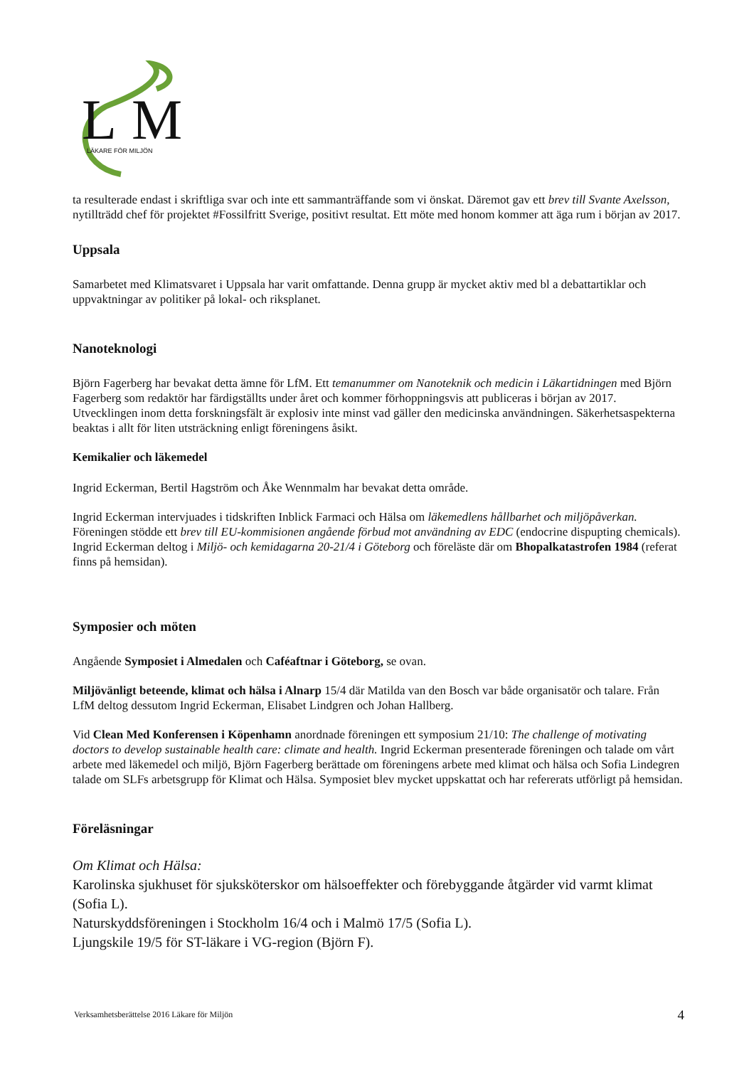L
M
LÄKARE FÖR MILJÖN
ta resulterade endast i skriftliga svar och inte ett sammanträffande som vi önskat. Däremot gav ett brev till Svante Axelsson, nytillträdd chef för projektet #Fossilfritt Sverige, positivt resultat. Ett möte med honom kommer att äga rum i början av 2017.
Uppsala
Samarbetet med Klimatsvaret i Uppsala har varit omfattande. Denna grupp är mycket aktiv med bl a debattartiklar och uppvaktningar av politiker på lokal- och riksplanet.
Nanoteknologi
Björn Fagerberg har bevakat detta ämne för LfM. Ett temanummer om Nanoteknik och medicin i Läkartidningen med Björn Fagerberg som redaktör har färdigställts under året och kommer förhoppningsvis att publiceras i början av 2017. Utvecklingen inom detta forskningsfält är explosiv inte minst vad gäller den medicinska användningen. Säkerhetsaspekterna beaktas i allt för liten utsträckning enligt föreningens åsikt.
Kemikalier och läkemedel
Ingrid Eckerman, Bertil Hagström och Åke Wennmalm har bevakat detta område.
Ingrid Eckerman intervjuades i tidskriften Inblick Farmaci och Hälsa om läkemedlens hållbarhet och miljöpåverkan. Föreningen stödde ett brev till EU-kommisionen angående förbud mot användning av EDC (endocrine dispupting chemicals). Ingrid Eckerman deltog i Miljö- och kemidagarna 20-21/4 i Göteborg och föreläste där om Bhopalkatastrofen 1984 (referat finns på hemsidan).
Symposier och möten
Angående Symposiet i Almedalen och Caféaftnar i Göteborg, se ovan.
Miljövänligt beteende, klimat och hälsa i Alnarp 15/4 där Matilda van den Bosch var både organisatör och talare. Från LfM deltog dessutom Ingrid Eckerman, Elisabet Lindgren och Johan Hallberg.
Vid Clean Med Konferensen i Köpenhamn anordnade föreningen ett symposium 21/10: The challenge of motivating doctors to develop sustainable health care: climate and health. Ingrid Eckerman presenterade föreningen och talade om vårt arbete med läkemedel och miljö, Björn Fagerberg berättade om föreningens arbete med klimat och hälsa och Sofia Lindegren talade om SLFs arbetsgrupp för Klimat och Hälsa. Symposiet blev mycket uppskattat och har refererats utförligt på hemsidan.
Föreläsningar
Om Klimat och Hälsa:
Karolinska sjukhuset för sjuksköterskor om hälsoeffekter och förebyggande åtgärder vid varmt klimat (Sofia L).
Naturskyddsföreningen i Stockholm 16/4 och i Malmö 17/5 (Sofia L).
Ljungskile 19/5 för ST-läkare i VG-region (Björn F).
Verksamhetsberättelse 2016 Läkare för Miljön 4